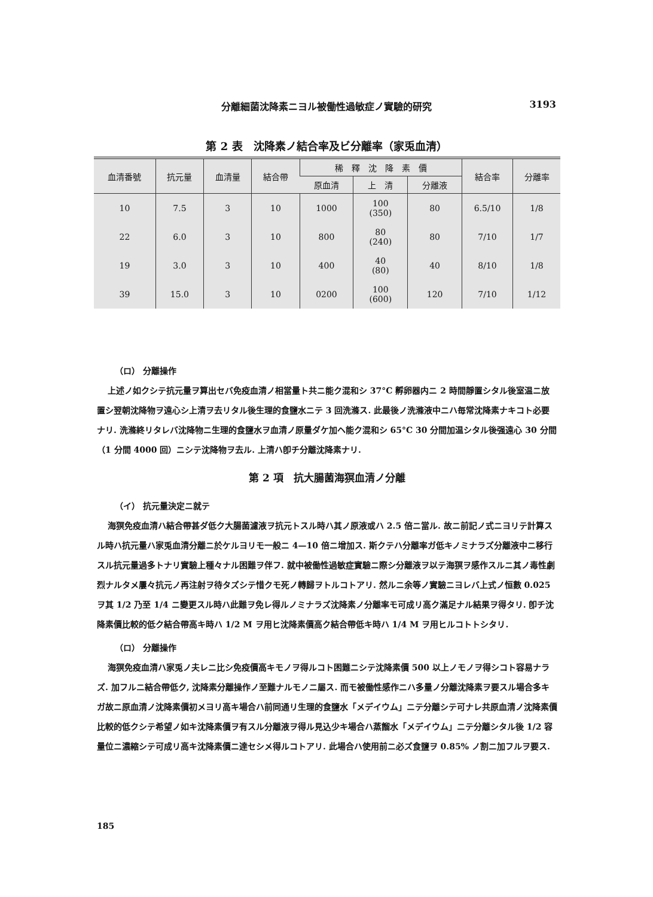分離細菌沈降素ニヨル被働性過敏症ノ實驗的研究 3193
第 2 表　沈降素ノ結合率及ビ分離率（家兎血清）
| 血清番號 | 抗元量 | 血清量 | 結合帶 | 稀 釋 沈 降 素 價 | | | 結合率 | 分離率 |
| --- | --- | --- | --- | --- | --- | --- | --- | --- |
| | | | | 原血清 | 上 清 | 分離液 | | |
| 10 | 7.5 | 3 | 10 | 1000 | 100 (350) | 80 | 6.5/10 | 1/8 |
| 22 | 6.0 | 3 | 10 | 800 | 80 (240) | 80 | 7/10 | 1/7 |
| 19 | 3.0 | 3 | 10 | 400 | 40 (80) | 40 | 8/10 | 1/8 |
| 39 | 15.0 | 3 | 10 | 0200 | 100 (600) | 120 | 7/10 | 1/12 |
（ロ） 分離操作
上述ノ如クシテ抗元量ヲ算出セバ免疫血清ノ相當量ト共ニ能ク混和シ 37°C 孵卵器内ニ 2 時間靜置シタル後室温ニ放置シ翌朝沈降物ヲ遠心シ上清ヲ去リタル後生理的食鹽水ニテ 3 回洗滌ス. 此最後ノ洗滌液中ニハ毎常沈降素ナキコト必要ナリ. 洗滌終リタレバ沈降物ニ生理的食鹽水ヲ血清ノ原量ダケ加ヘ能ク混和シ 65°C 30 分間加温シタル後强遠心 30 分間（1 分間 4000 回）ニシテ沈降物ヲ去ル. 上清ハ卽チ分離沈降素ナリ.
第 2 項　抗大腸菌海猽血清ノ分離
（イ） 抗元量決定ニ就テ
海猽免疫血清ハ結合帶甚ダ低ク大腸菌濾液ヲ抗元トスル時ハ其ノ原液或ハ 2.5 倍ニ當ル. 故ニ前記ノ式ニヨリテ計算スル時ハ抗元量ハ家兎血清分離ニ於ケルヨリモ一般ニ 4—10 倍ニ增加ス. 斯クテハ分離率ガ低キノミナラズ分離液中ニ移行スル抗元量過多トナリ實驗上種々ナル困難ヲ伴フ. 就中被働性過敏症實驗ニ際シ分離液ヲ以テ海猽ヲ感作スルニ其ノ毒性劇烈ナルタメ屢々抗元ノ再注射ヲ待タズシテ惜クモ死ノ轉歸ヲトルコトアリ. 然ルニ余等ノ實驗ニヨレバ上式ノ恒數 0.025 ヲ其 1/2 乃至 1/4 ニ變更スル時ハ此難ヲ免レ得ルノミナラズ沈降素ノ分離率モ可成リ高ク滿足ナル結果ヲ得タリ. 卽チ沈降素價比較的低ク結合帶高キ時ハ 1/2 M ヲ用ヒ沈降素價高ク結合帶低キ時ハ 1/4 M ヲ用ヒルコトトシタリ.
（ロ） 分離操作
海猽免疫血清ハ家兎ノ夫レニ比シ免疫價高キモノヲ得ルコト困難ニシテ沈降素價 500 以上ノモノヲ得シコト容易ナラズ. 加フルニ結合帶低ク, 沈降素分離操作ノ至難ナルモノニ屬ス. 而モ被働性感作ニハ多量ノ分離沈降素ヲ要スル場合多キガ故ニ原血清ノ沈降素價初メヨリ高キ場合ハ前同通リ生理的食鹽水「メデイウム」ニテ分離シテ可ナレ共原血清ノ沈降素價比較的低クシテ希望ノ如キ沈降素價ヲ有スル分離液ヲ得ル見込少キ場合ハ蒸餾水「メデイウム」ニテ分離シタル後 1/2 容量位ニ濃縮シテ可成リ高キ沈降素價ニ達セシメ得ルコトアリ. 此場合ハ使用前ニ必ズ食鹽ヲ 0.85% ノ割ニ加フルヲ要ス.
185